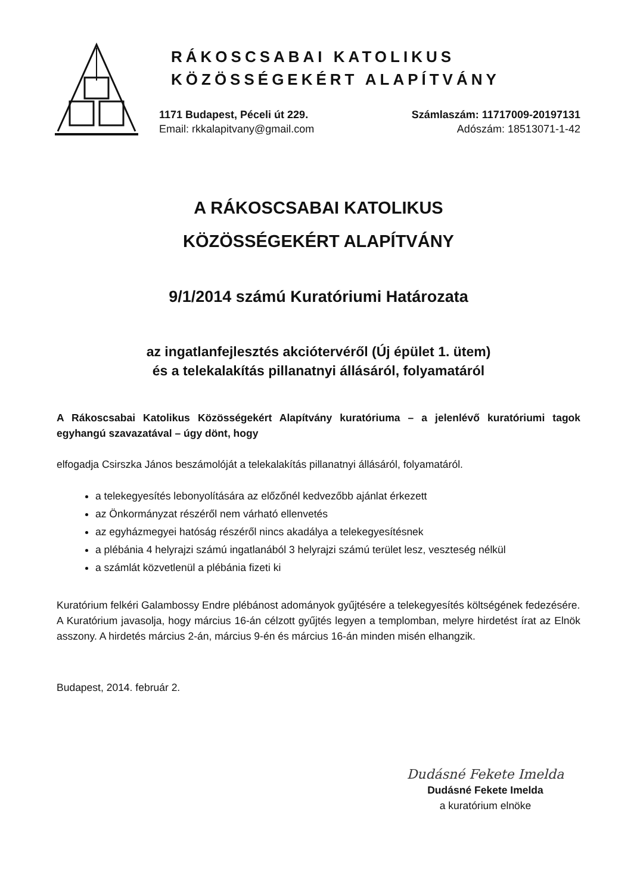RÁKOSCSABAI KATOLIKUS
KÖZÖSSÉGEKÉRT ALAPÍTVÁNY
1171 Budapest, Péceli út 229.
Email: rkkalapitvany@gmail.com
Számlaszám: 11717009-20197131
Adószám: 18513071-1-42
A RÁKOSCSABAI KATOLIKUS
KÖZÖSSÉGEKÉRT ALAPÍTVÁNY
9/1/2014 számú Kuratóriumi Határozata
az ingatlanfejlesztés akciótervéről (Új épület 1. ütem)
és a telekalakítás pillanatnyi állásáról, folyamatáról
A Rákoscsabai Katolikus Közösségekért Alapítvány kuratóriuma – a jelenlévő kuratóriumi tagok egyhangú szavazatával – úgy dönt, hogy
elfogadja Csirszka János beszámolóját a telekalakítás pillanatnyi állásáról, folyamatáról.
a telekegyesítés lebonyolítására az előzőnél kedvezőbb ajánlat érkezett
az Önkormányzat részéről nem várható ellenvetés
az egyházmegyei hatóság részéről nincs akadálya a telekegyesítésnek
a plébánia 4 helyrajzi számú ingatlanából 3 helyrajzi számú terület lesz, veszteség nélkül
a számlát közvetlenül a plébánia fizeti ki
Kuratórium felkéri Galambossy Endre plébánost adományok gyűjtésére a telekegyesítés költségének fedezésére.
A Kuratórium javasolja, hogy március 16-án célzott gyűjtés legyen a templomban, melyre hirdetést írat az Elnök asszony. A hirdetés március 2-án, március 9-én és március 16-án minden misén elhangzik.
Budapest, 2014. február 2.
Dudásné Fekete Imelda
Dudásné Fekete Imelda
a kuratórium elnöke